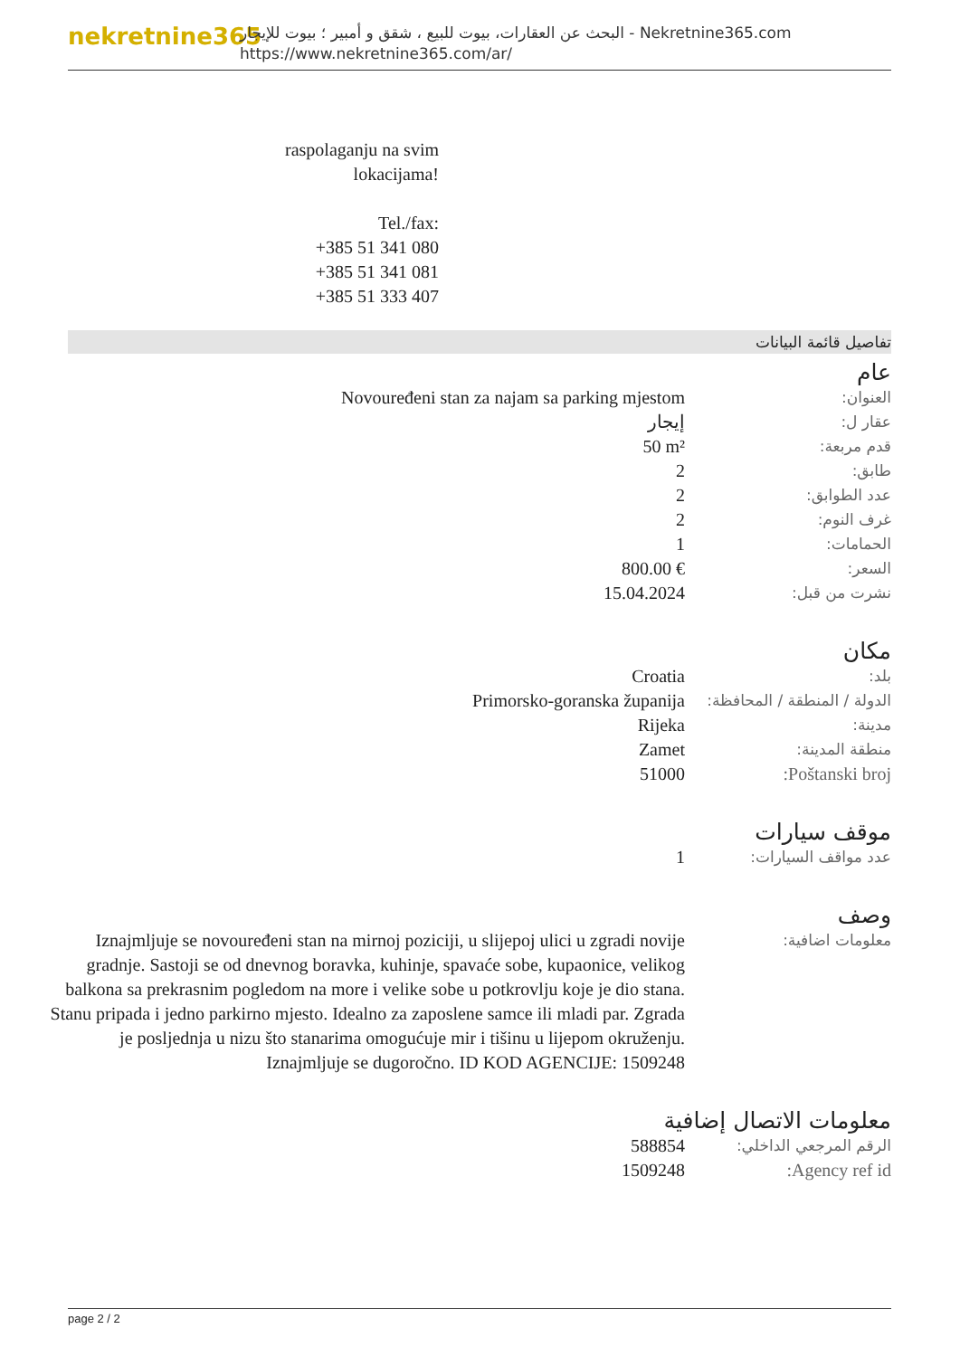nekretnine365
البحث عن العقارات، بيوت للبيع ، شقق و أمبير ؛ بيوت للإيجار - Nekretnine365.com
https://www.nekretnine365.com/ar/
raspolaganju na svim lokacijama!
Tel./fax:
+385 51 341 080
+385 51 341 081
+385 51 333 407
تفاصيل قائمة البيانات
عام
| العنوان: | Novouređeni stan za najam sa parking mjestom |
| عقار ل: | إيجار |
| قدم مربعة: | 50 m² |
| طابق: | 2 |
| عدد الطوابق: | 2 |
| غرف النوم: | 2 |
| الحمامات: | 1 |
| السعر: | 800.00 € |
| نشرت من قبل: | 15.04.2024 |
مكان
| بلد: | Croatia |
| الدولة / المنطقة / المحافظة: | Primorsko-goranska županija |
| مدينة: | Rijeka |
| منطقة المدينة: | Zamet |
| Poštanski broj: | 51000 |
موقف سيارات
| عدد مواقف السيارات: | 1 |
وصف
| معلومات اضافية: | Iznajmljuje se novouređeni stan na mirnoj poziciji, u slijepoj ulici u zgradi novije gradnje. Sastoji se od dnevnog boravka, kuhinje, spavaće sobe, kupaonice, velikog balkona sa prekrasnim pogledom na more i velike sobe u potkrovlju koje je dio stana. Stanu pripada i jedno parkirno mjesto. Idealno za zaposlene samce ili mladi par. Zgrada je posljednja u nizu što stanarima omogućuje mir i tišinu u lijepom okruženju. Iznajmljuje se dugoročno. ID KOD AGENCIJE: 1509248 |
معلومات الاتصال إضافية
| الرقم المرجعي الداخلي: | 588854 |
| Agency ref id: | 1509248 |
page 2 / 2